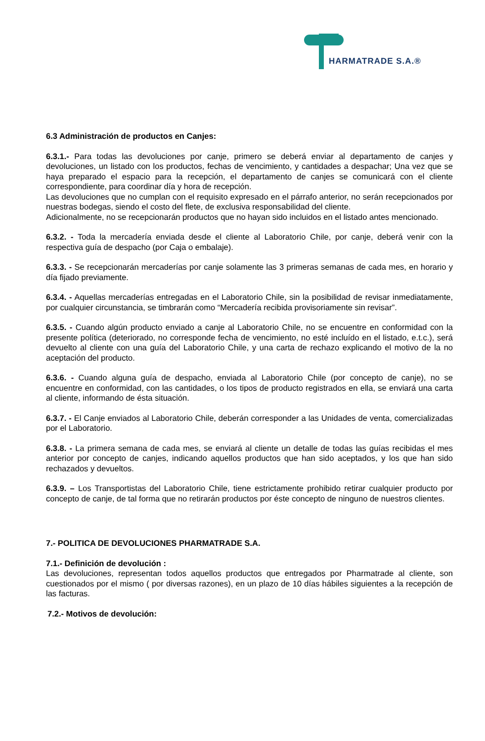HARMATRADE S.A.®
6.3 Administración de productos en Canjes:
6.3.1.- Para todas las devoluciones por canje, primero se deberá enviar al departamento de canjes y devoluciones, un listado con los productos, fechas de vencimiento, y cantidades a despachar; Una vez que se haya preparado el espacio para la recepción, el departamento de canjes se comunicará con el cliente correspondiente, para coordinar día y hora de recepción.
Las devoluciones que no cumplan con el requisito expresado en el párrafo anterior, no serán recepcionados por nuestras bodegas, siendo el costo del flete, de exclusiva responsabilidad del cliente.
Adicionalmente, no se recepcionarán productos que no hayan sido incluidos en el listado antes mencionado.
6.3.2. - Toda la mercadería enviada desde el cliente al Laboratorio Chile, por canje, deberá venir con la respectiva guía de despacho (por Caja o embalaje).
6.3.3. - Se recepcionarán mercaderías por canje solamente las 3 primeras semanas de cada mes, en horario y día fijado previamente.
6.3.4. - Aquellas mercaderías entregadas en el Laboratorio Chile, sin la posibilidad de revisar inmediatamente, por cualquier circunstancia, se timbrarán como “Mercadería recibida provisoriamente sin revisar”.
6.3.5. - Cuando algún producto enviado a canje al Laboratorio Chile, no se encuentre en conformidad con la presente política (deteriorado, no corresponde fecha de vencimiento, no esté incluído en el listado, e.t.c.), será devuelto al cliente con una guía del Laboratorio Chile, y una carta de rechazo explicando el motivo de la no aceptación del producto.
6.3.6. - Cuando alguna guía de despacho, enviada al Laboratorio Chile (por concepto de canje), no se encuentre en conformidad, con las cantidades, o los tipos de producto registrados en ella, se enviará una carta al cliente, informando de ésta situación.
6.3.7. - El Canje enviados al Laboratorio Chile, deberán corresponder a las Unidades de venta, comercializadas por el Laboratorio.
6.3.8. - La primera semana de cada mes, se enviará al cliente un detalle de todas las guías recibidas el mes anterior por concepto de canjes, indicando aquellos productos que han sido aceptados, y los que han sido rechazados y devueltos.
6.3.9. – Los Transportistas del Laboratorio Chile, tiene estrictamente prohibido retirar cualquier producto por concepto de canje, de tal forma que no retirarán productos por éste concepto de ninguno de nuestros clientes.
7.- POLITICA DE DEVOLUCIONES PHARMATRADE S.A.
7.1.- Definición de devolución :
Las devoluciones, representan todos aquellos productos que entregados por Pharmatrade al cliente, son cuestionados por el mismo ( por diversas razones), en un plazo de 10 días hábiles siguientes a la recepción de las facturas.
7.2.- Motivos de devolución: